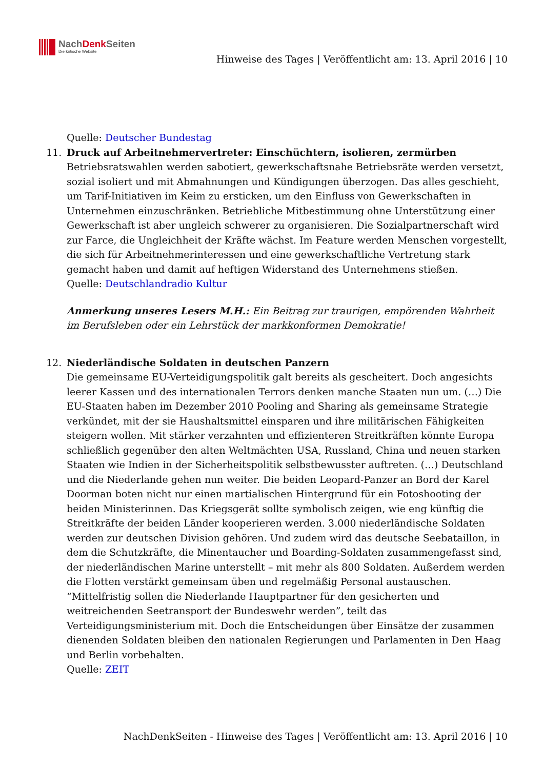NachDenk Seiten
Die kritische Website
Hinweise des Tages | Veröffentlicht am: 13. April 2016 | 10
Quelle: Deutscher Bundestag
11. Druck auf Arbeitnehmervertreter: Einschüchtern, isolieren, zermürben
Betriebsratswahlen werden sabotiert, gewerkschaftsnahe Betriebsräte werden versetzt, sozial isoliert und mit Abmahnungen und Kündigungen überzogen. Das alles geschieht, um Tarif-Initiativen im Keim zu ersticken, um den Einfluss von Gewerkschaften in Unternehmen einzuschränken. Betriebliche Mitbestimmung ohne Unterstützung einer Gewerkschaft ist aber ungleich schwerer zu organisieren. Die Sozialpartnerschaft wird zur Farce, die Ungleichheit der Kräfte wächst. Im Feature werden Menschen vorgestellt, die sich für Arbeitnehmerinteressen und eine gewerkschaftliche Vertretung stark gemacht haben und damit auf heftigen Widerstand des Unternehmens stießen.
Quelle: Deutschlandradio Kultur
Anmerkung unseres Lesers M.H.: Ein Beitrag zur traurigen, empörenden Wahrheit im Berufsleben oder ein Lehrstück der markkonformen Demokratie!
12. Niederländische Soldaten in deutschen Panzern
Die gemeinsame EU-Verteidigungspolitik galt bereits als gescheitert. Doch angesichts leerer Kassen und des internationalen Terrors denken manche Staaten nun um. (…) Die EU-Staaten haben im Dezember 2010 Pooling and Sharing als gemeinsame Strategie verkündet, mit der sie Haushaltsmittel einsparen und ihre militärischen Fähigkeiten steigern wollen. Mit stärker verzahnten und effizienteren Streitkräften könnte Europa schließlich gegenüber den alten Weltmächten USA, Russland, China und neuen starken Staaten wie Indien in der Sicherheitspolitik selbstbewusster auftreten. (…) Deutschland und die Niederlande gehen nun weiter. Die beiden Leopard-Panzer an Bord der Karel Doorman boten nicht nur einen martialischen Hintergrund für ein Fotoshooting der beiden Ministerinnen. Das Kriegsgerät sollte symbolisch zeigen, wie eng künftig die Streitkräfte der beiden Länder kooperieren werden. 3.000 niederländische Soldaten werden zur deutschen Division gehören. Und zudem wird das deutsche Seebataillon, in dem die Schutzkräfte, die Minentaucher und Boarding-Soldaten zusammengefasst sind, der niederländischen Marine unterstellt – mit mehr als 800 Soldaten. Außerdem werden die Flotten verstärkt gemeinsam üben und regelmäßig Personal austauschen. “Mittelfristig sollen die Niederlande Hauptpartner für den gesicherten und weitreichenden Seetransport der Bundeswehr werden”, teilt das Verteidigungsministerium mit. Doch die Entscheidungen über Einsätze der zusammen dienenden Soldaten bleiben den nationalen Regierungen und Parlamenten in Den Haag und Berlin vorbehalten.
Quelle: ZEIT
NachDenkSeiten - Hinweise des Tages | Veröffentlicht am: 13. April 2016 | 10